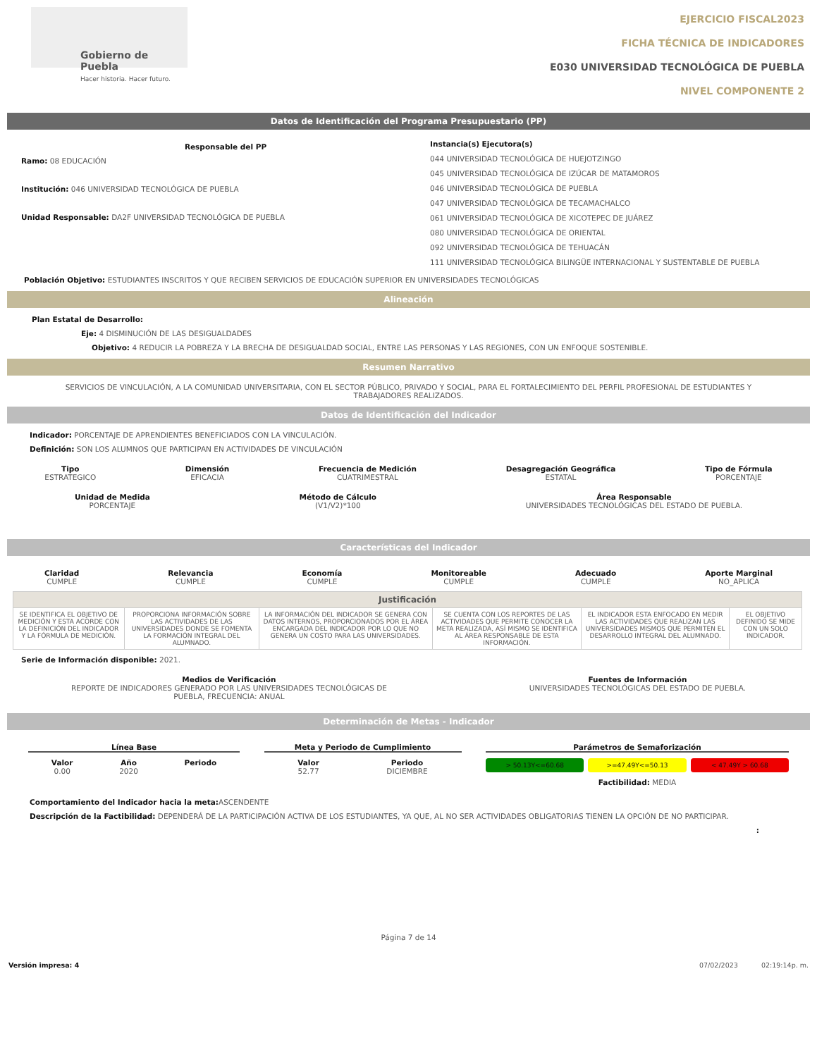Gobierno de Puebla
Hacer historia. Hacer futuro.
EJERCICIO FISCAL2023
FICHA TÉCNICA DE INDICADORES
E030 UNIVERSIDAD TECNOLÓGICA DE PUEBLA
NIVEL COMPONENTE 2
Datos de Identificación del Programa Presupuestario (PP)
Responsable del PP
Ramo: 08 EDUCACIÓN
Institución: 046 UNIVERSIDAD TECNOLÓGICA DE PUEBLA
Unidad Responsable: DA2F UNIVERSIDAD TECNOLÓGICA DE PUEBLA
Instancia(s) Ejecutora(s)
044 UNIVERSIDAD TECNOLÓGICA DE HUEJOTZINGO
045 UNIVERSIDAD TECNOLÓGICA DE IZÚCAR DE MATAMOROS
046 UNIVERSIDAD TECNOLÓGICA DE PUEBLA
047 UNIVERSIDAD TECNOLÓGICA DE TECAMACHALCO
061 UNIVERSIDAD TECNOLÓGICA DE XICOTEPEC DE JUÁREZ
080 UNIVERSIDAD TECNOLÓGICA DE ORIENTAL
092 UNIVERSIDAD TECNOLÓGICA DE TEHUACÁN
111 UNIVERSIDAD TECNOLÓGICA BILINGÜE INTERNACIONAL Y SUSTENTABLE DE PUEBLA
Población Objetivo: ESTUDIANTES INSCRITOS Y QUE RECIBEN SERVICIOS DE EDUCACIÓN SUPERIOR EN UNIVERSIDADES TECNOLÓGICAS
Alineación
Plan Estatal de Desarrollo:
Eje: 4 DISMINUCIÓN DE LAS DESIGUALDADES
Objetivo: 4 REDUCIR LA POBREZA Y LA BRECHA DE DESIGUALDAD SOCIAL, ENTRE LAS PERSONAS Y LAS REGIONES, CON UN ENFOQUE SOSTENIBLE.
Resumen Narrativo
SERVICIOS DE VINCULACIÓN, A LA COMUNIDAD UNIVERSITARIA, CON EL SECTOR PÚBLICO, PRIVADO Y SOCIAL, PARA EL FORTALECIMIENTO DEL PERFIL PROFESIONAL DE ESTUDIANTES Y TRABAJADORES REALIZADOS.
Datos de Identificación del Indicador
Indicador: PORCENTAJE DE APRENDIENTES BENEFICIADOS CON LA VINCULACIÓN.
Definición: SON LOS ALUMNOS QUE PARTICIPAN EN ACTIVIDADES DE VINCULACIÓN
Tipo
ESTRATEGICO
Dimensión
EFICACIA
Frecuencia de Medición
CUATRIMESTRAL
Desagregación Geográfica
ESTATAL
Tipo de Fórmula
PORCENTAJE
Unidad de Medida
PORCENTAJE
Método de Cálculo
(V1/V2)*100
Área Responsable
UNIVERSIDADES TECNOLÓGICAS DEL ESTADO DE PUEBLA.
Características del Indicador
Claridad
CUMPLE
Relevancia
CUMPLE
Economía
CUMPLE
Monitoreable
CUMPLE
Adecuado
CUMPLE
Aporte Marginal
NO_APLICA
| Justificación | | | | | |
| SE IDENTIFICA EL OBJETIVO DE MEDICIÓN Y ESTA ACORDE CON LA DEFINICIÓN DEL INDICADOR Y LA FÓRMULA DE MEDICIÓN. | PROPORCIONA INFORMACIÓN SOBRE LAS ACTIVIDADES DE LAS UNIVERSIDADES DONDE SE FOMENTA LA FORMACIÓN INTEGRAL DEL ALUMNADO. | LA INFORMACIÓN DEL INDICADOR SE GENERA CON DATOS INTERNOS, PROPORCIONADOS POR EL ÁREA ENCARGADA DEL INDICADOR POR LO QUE NO GENERA UN COSTO PARA LAS UNIVERSIDADES. | SE CUENTA CON LOS REPORTES DE LAS ACTIVIDADES QUE PERMITE CONOCER LA META REALIZADA, ASÍ MISMO SE IDENTIFICA AL ÁREA RESPONSABLE DE ESTA INFORMACIÓN. | EL INDICADOR ESTA ENFOCADO EN MEDIR LAS ACTIVIDADES QUE REALIZAN LAS UNIVERSIDADES MISMOS QUE PERMITEN EL DESARROLLO INTEGRAL DEL ALUMNADO. | EL OBJETIVO DEFINIDO SE MIDE CON UN SOLO INDICADOR. |
Serie de Información disponible: 2021.
Medios de Verificación
REPORTE DE INDICADORES GENERADO POR LAS UNIVERSIDADES TECNOLÓGICAS DE
PUEBLA, FRECUENCIA: ANUAL
Fuentes de Información
UNIVERSIDADES TECNOLÓGICAS DEL ESTADO DE PUEBLA.
Determinación de Metas - Indicador
Línea Base
Valor
0.00 Año
2020 Periodo
Meta y Periodo de Cumplimiento
Valor
52.77 Periodo
DICIEMBRE
Parámetros de Semaforización
> 50.13Y<=60.68 >=47.49Y<=50.13 < 47.49Y > 60.68
Factibilidad: MEDIA
Comportamiento del Indicador hacia la meta: ASCENDENTE
Descripción de la Factibilidad: DEPENDERÁ DE LA PARTICIPACIÓN ACTIVA DE LOS ESTUDIANTES, YA QUE, AL NO SER ACTIVIDADES OBLIGATORIAS TIENEN LA OPCIÓN DE NO PARTICIPAR.
:
Página 7 de 14
Versión impresa: 4 07/02/2023 02:19:14p. m.